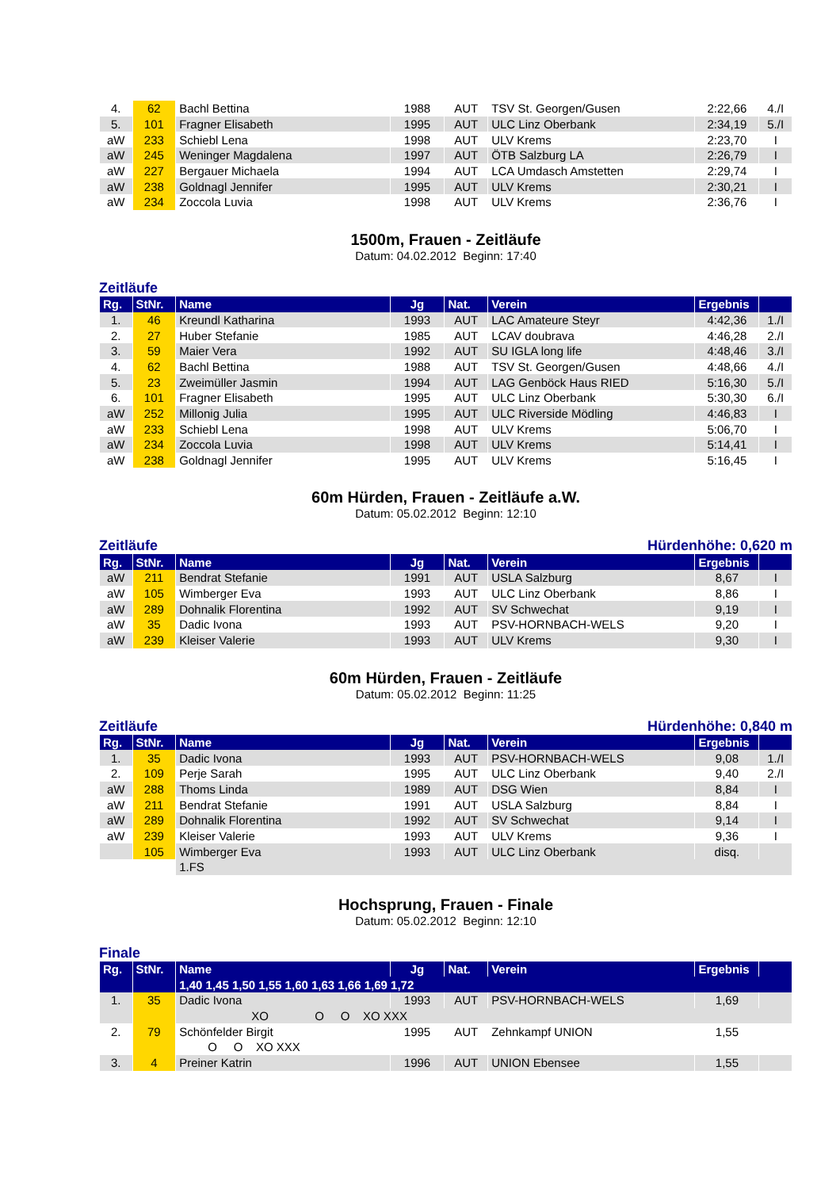| 4. | 62 | Bachl Bettina | 1988 | AUT | TSV St. Georgen/Gusen | 2:22,66 | 4./I |
| 5. | 101 | Fragner Elisabeth | 1995 | AUT | ULC Linz Oberbank | 2:34,19 | 5./I |
| aW | 233 | Schiebl Lena | 1998 | AUT | ULV Krems | 2:23,70 | I |
| aW | 245 | Weninger Magdalena | 1997 | AUT | ÖTB Salzburg LA | 2:26,79 | I |
| aW | 227 | Bergauer Michaela | 1994 | AUT | LCA Umdasch Amstetten | 2:29,74 | I |
| aW | 238 | Goldnagl Jennifer | 1995 | AUT | ULV Krems | 2:30,21 | I |
| aW | 234 | Zoccola Luvia | 1998 | AUT | ULV Krems | 2:36,76 | I |
1500m, Frauen - Zeitläufe
Datum: 04.02.2012 Beginn: 17:40
Zeitläufe
| Rg. | StNr. | Name | Jg | Nat. | Verein | Ergebnis | |
| --- | --- | --- | --- | --- | --- | --- | --- |
| 1. | 46 | Kreundl Katharina | 1993 | AUT | LAC Amateure Steyr | 4:42,36 | 1./I |
| 2. | 27 | Huber Stefanie | 1985 | AUT | LCAV doubrava | 4:46,28 | 2./I |
| 3. | 59 | Maier Vera | 1992 | AUT | SU IGLA long life | 4:48,46 | 3./I |
| 4. | 62 | Bachl Bettina | 1988 | AUT | TSV St. Georgen/Gusen | 4:48,66 | 4./I |
| 5. | 23 | Zweimüller Jasmin | 1994 | AUT | LAG Genböck Haus RIED | 5:16,30 | 5./I |
| 6. | 101 | Fragner Elisabeth | 1995 | AUT | ULC Linz Oberbank | 5:30,30 | 6./I |
| aW | 252 | Millonig Julia | 1995 | AUT | ULC Riverside Mödling | 4:46,83 | I |
| aW | 233 | Schiebl Lena | 1998 | AUT | ULV Krems | 5:06,70 | I |
| aW | 234 | Zoccola Luvia | 1998 | AUT | ULV Krems | 5:14,41 | I |
| aW | 238 | Goldnagl Jennifer | 1995 | AUT | ULV Krems | 5:16,45 | I |
60m Hürden, Frauen - Zeitläufe a.W.
Datum: 05.02.2012 Beginn: 12:10
Zeitläufe Hürdenhöhe: 0,620 m
| Rg. | StNr. | Name | Jg | Nat. | Verein | Ergebnis | |
| --- | --- | --- | --- | --- | --- | --- | --- |
| aW | 211 | Bendrat Stefanie | 1991 | AUT | USLA Salzburg | 8,67 | I |
| aW | 105 | Wimberger Eva | 1993 | AUT | ULC Linz Oberbank | 8,86 | I |
| aW | 289 | Dohnalik Florentina | 1992 | AUT | SV Schwechat | 9,19 | I |
| aW | 35 | Dadic Ivona | 1993 | AUT | PSV-HORNBACH-WELS | 9,20 | I |
| aW | 239 | Kleiser Valerie | 1993 | AUT | ULV Krems | 9,30 | I |
60m Hürden, Frauen - Zeitläufe
Datum: 05.02.2012 Beginn: 11:25
Zeitläufe Hürdenhöhe: 0,840 m
| Rg. | StNr. | Name | Jg | Nat. | Verein | Ergebnis | |
| --- | --- | --- | --- | --- | --- | --- | --- |
| 1. | 35 | Dadic Ivona | 1993 | AUT | PSV-HORNBACH-WELS | 9,08 | 1./I |
| 2. | 109 | Perje Sarah | 1995 | AUT | ULC Linz Oberbank | 9,40 | 2./I |
| aW | 288 | Thoms Linda | 1989 | AUT | DSG Wien | 8,84 | I |
| aW | 211 | Bendrat Stefanie | 1991 | AUT | USLA Salzburg | 8,84 | I |
| aW | 289 | Dohnalik Florentina | 1992 | AUT | SV Schwechat | 9,14 | I |
| aW | 239 | Kleiser Valerie | 1993 | AUT | ULV Krems | 9,36 | I |
| | 105 | Wimberger Eva | 1993 | AUT | ULC Linz Oberbank | disq. | |
| | | 1.FS | | | | | |
Hochsprung, Frauen - Finale
Datum: 05.02.2012 Beginn: 12:10
Finale
| Rg. | StNr. | Name | Jg | Nat. | Verein | Ergebnis | |
| --- | --- | --- | --- | --- | --- | --- | --- |
| | | 1,40 1,45 1,50 1,55 1,60 1,63 1,66 1,69 1,72 | | | | | |
| 1. | 35 | Dadic Ivona | 1993 | AUT | PSV-HORNBACH-WELS | 1,69 | |
| | | XO O O XO XXX | | | | | |
| 2. | 79 | Schönfelder Birgit | 1995 | AUT | Zehnkampf UNION | 1,55 | |
| | | O O XO XXX | | | | | |
| 3. | 4 | Preiner Katrin | 1996 | AUT | UNION Ebensee | 1,55 | |